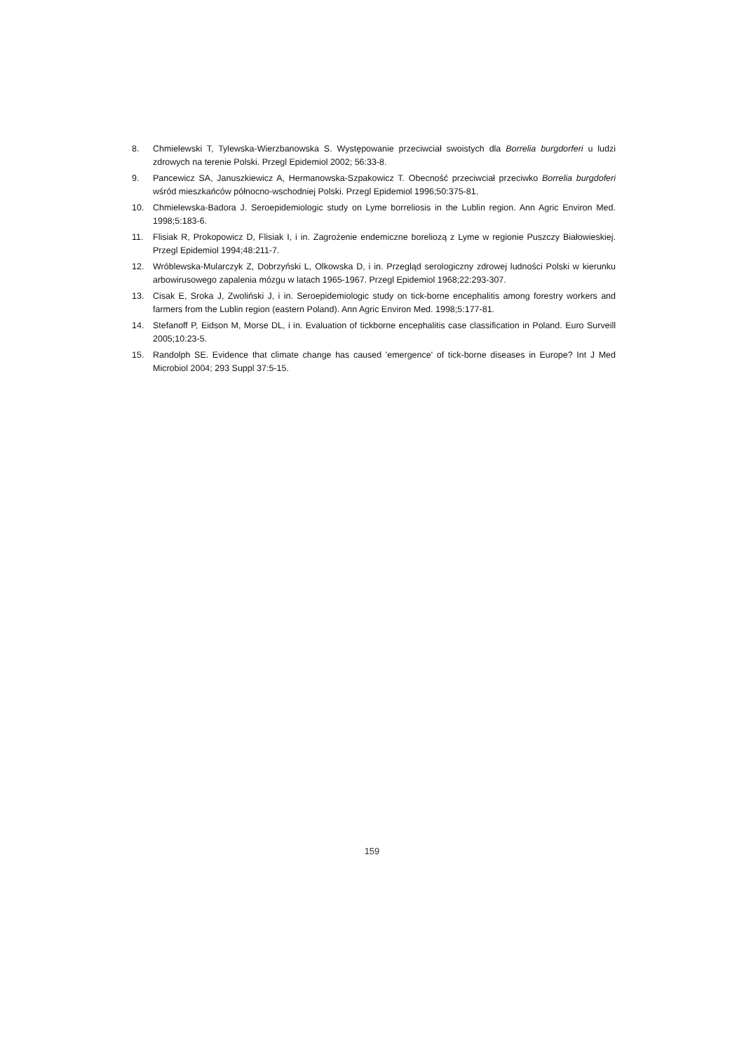8. Chmielewski T, Tylewska-Wierzbanowska S. Występowanie przeciwciał swoistych dla Borrelia burgdorferi u ludzi zdrowych na terenie Polski. Przegl Epidemiol 2002; 56:33-8.
9. Pancewicz SA, Januszkiewicz A, Hermanowska-Szpakowicz T. Obecność przeciwciał przeciwko Borrelia burgdoferi wśród mieszkańców północno-wschodniej Polski. Przegl Epidemiol 1996;50:375-81.
10. Chmielewska-Badora J. Seroepidemiologic study on Lyme borreliosis in the Lublin region. Ann Agric Environ Med. 1998;5:183-6.
11. Flisiak R, Prokopowicz D, Flisiak I, i in. Zagrożenie endemiczne boreliozą z Lyme w regionie Puszczy Białowieskiej. Przegl Epidemiol 1994;48:211-7.
12. Wróblewska-Mularczyk Z, Dobrzyński L, Olkowska D, i in. Przegląd serologiczny zdrowej ludności Polski w kierunku arbowirusowego zapalenia mózgu w latach 1965-1967. Przegl Epidemiol 1968;22:293-307.
13. Cisak E, Sroka J, Zwoliński J, i in. Seroepidemiologic study on tick-borne encephalitis among forestry workers and farmers from the Lublin region (eastern Poland). Ann Agric Environ Med. 1998;5:177-81.
14. Stefanoff P, Eidson M, Morse DL, i in. Evaluation of tickborne encephalitis case classification in Poland. Euro Surveill 2005;10:23-5.
15. Randolph SE. Evidence that climate change has caused 'emergence' of tick-borne diseases in Europe? Int J Med Microbiol 2004; 293 Suppl 37:5-15.
159